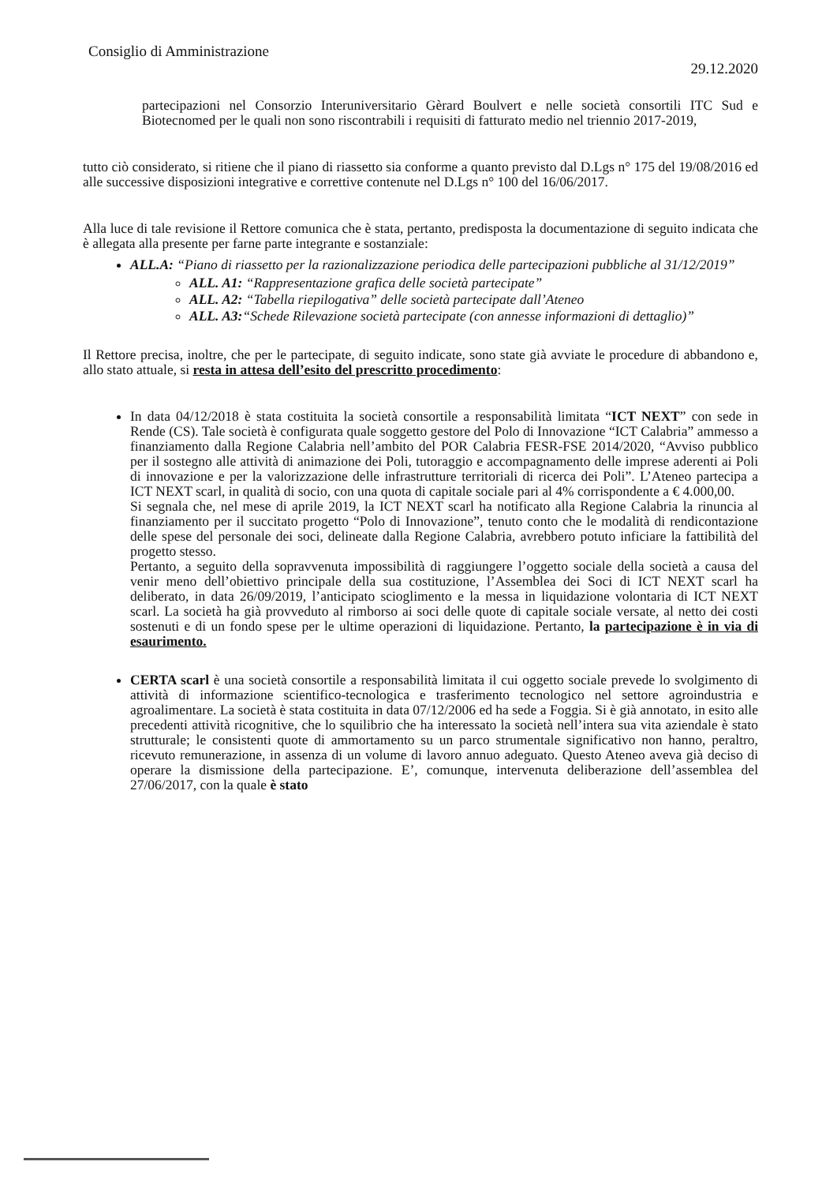Consiglio di Amministrazione 29.12.2020
partecipazioni nel Consorzio Interuniversitario Gèrard Boulvert e nelle società consortili ITC Sud e Biotecnomed per le quali non sono riscontrabili i requisiti di fatturato medio nel triennio 2017-2019,
tutto ciò considerato, si ritiene che il piano di riassetto sia conforme a quanto previsto dal D.Lgs n° 175 del 19/08/2016 ed alle successive disposizioni integrative e correttive contenute nel D.Lgs n° 100 del 16/06/2017.
Alla luce di tale revisione il Rettore comunica che è stata, pertanto, predisposta la documentazione di seguito indicata che è allegata alla presente per farne parte integrante e sostanziale:
ALL.A: “Piano di riassetto per la razionalizzazione periodica delle partecipazioni pubbliche al 31/12/2019”
ALL. A1: “Rappresentazione grafica delle società partecipate”
ALL. A2: “Tabella riepilogativa” delle società partecipate dall’Ateneo
ALL. A3:“Schede Rilevazione società partecipate (con annesse informazioni di dettaglio)”
Il Rettore precisa, inoltre, che per le partecipate, di seguito indicate, sono state già avviate le procedure di abbandono e, allo stato attuale, si resta in attesa dell’esito del prescritto procedimento:
In data 04/12/2018 è stata costituita la società consortile a responsabilità limitata “ICT NEXT” con sede in Rende (CS). Tale società è configurata quale soggetto gestore del Polo di Innovazione “ICT Calabria” ammesso a finanziamento dalla Regione Calabria nell’ambito del POR Calabria FESR-FSE 2014/2020, “Avviso pubblico per il sostegno alle attività di animazione dei Poli, tutoraggio e accompagnamento delle imprese aderenti ai Poli di innovazione e per la valorizzazione delle infrastrutture territoriali di ricerca dei Poli”. L’Ateneo partecipa a ICT NEXT scarl, in qualità di socio, con una quota di capitale sociale pari al 4% corrispondente a € 4.000,00.
Si segnala che, nel mese di aprile 2019, la ICT NEXT scarl ha notificato alla Regione Calabria la rinuncia al finanziamento per il succitato progetto “Polo di Innovazione”, tenuto conto che le modalità di rendicontazione delle spese del personale dei soci, delineate dalla Regione Calabria, avrebbero potuto inficiare la fattibilità del progetto stesso.
Pertanto, a seguito della sopravvenuta impossibilità di raggiungere l’oggetto sociale della società a causa del venir meno dell’obiettivo principale della sua costituzione, l’Assemblea dei Soci di ICT NEXT scarl ha deliberato, in data 26/09/2019, l’anticipato scioglimento e la messa in liquidazione volontaria di ICT NEXT scarl. La società ha già provveduto al rimborso ai soci delle quote di capitale sociale versate, al netto dei costi sostenuti e di un fondo spese per le ultime operazioni di liquidazione. Pertanto, la partecipazione è in via di esaurimento.
CERTA scarl è una società consortile a responsabilità limitata il cui oggetto sociale prevede lo svolgimento di attività di informazione scientifico-tecnologica e trasferimento tecnologico nel settore agroindustria e agroalimentare. La società è stata costituita in data 07/12/2006 ed ha sede a Foggia. Si è già annotato, in esito alle precedenti attività ricognitive, che lo squilibrio che ha interessato la società nell’intera sua vita aziendale è stato strutturale; le consistenti quote di ammortamento su un parco strumentale significativo non hanno, peraltro, ricevuto remunerazione, in assenza di un volume di lavoro annuo adeguato. Questo Ateneo aveva già deciso di operare la dismissione della partecipazione. E’, comunque, intervenuta deliberazione dell’assemblea del 27/06/2017, con la quale è stato